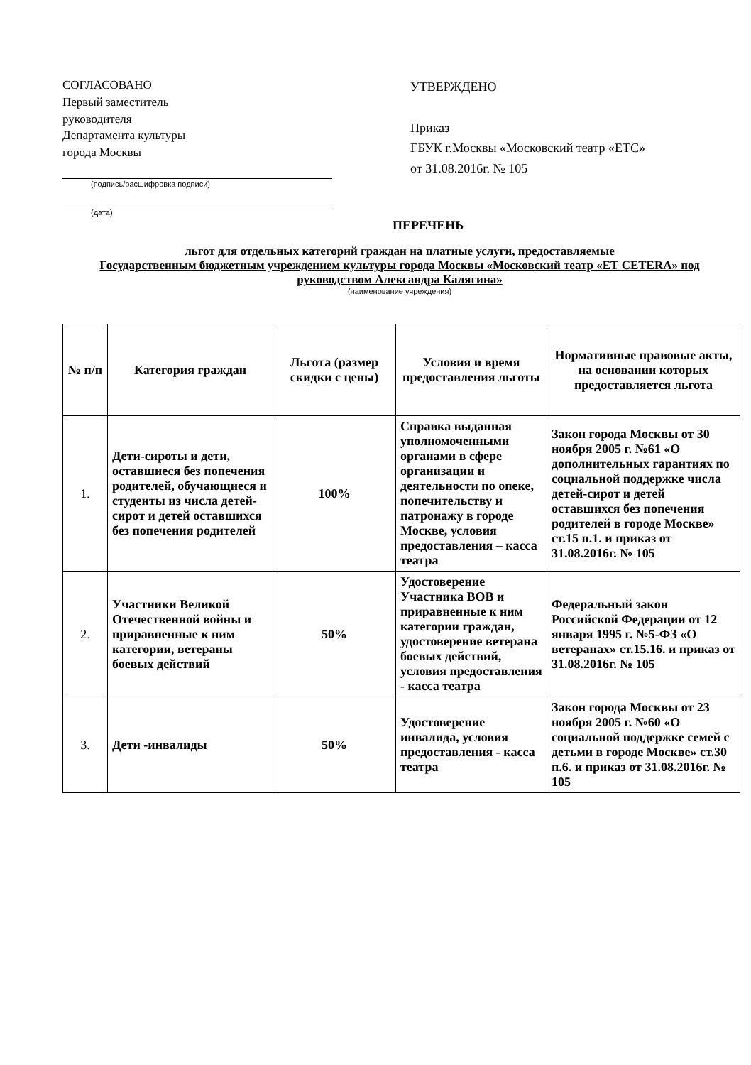СОГЛАСОВАНО
Первый заместитель
руководителя
Департамента культуры
города Москвы
(подпись/расшифровка подписи)
(дата)
УТВЕРЖДЕНО
Приказ
ГБУК г.Москвы «Московский театр «ЕТС»
от 31.08.2016г. № 105
ПЕРЕЧЕНЬ
льгот для отдельных категорий граждан на платные услуги, предоставляемые
Государственным бюджетным учреждением культуры города Москвы «Московский театр «ЕТ СЕТЕRA» под руководством Александра Калягина»
(наименование учреждения)
| № п/п | Категория граждан | Льгота (размер скидки с цены) | Условия и время предоставления льготы | Нормативные правовые акты, на основании которых предоставляется льгота |
| --- | --- | --- | --- | --- |
| 1. | Дети-сироты и дети, оставшиеся без попечения родителей, обучающиеся и студенты из числа детей-сирот и детей оставшихся без попечения родителей | 100% | Справка выданная уполномоченными органами в сфере организации и деятельности по опеке, попечительству и патронажу в городе Москве, условия предоставления – касса театра | Закон города Москвы от 30 ноября 2005 г. №61 «О дополнительных гарантиях по социальной поддержке числа детей-сирот и детей оставшихся без попечения родителей в городе Москве» ст.15 п.1. и приказ от 31.08.2016г. № 105 |
| 2. | Участники Великой Отечественной войны и приравненные к ним категории, ветераны боевых действий | 50% | Удостоверение Участника ВОВ и приравненные к ним категории граждан, удостоверение ветерана боевых действий, условия предоставления - касса театра | Федеральный закон Российской Федерации от 12 января 1995 г. №5-ФЗ «О ветеранах» ст.15.16. и приказ от 31.08.2016г. № 105 |
| 3. | Дети -инвалиды | 50% | Удостоверение инвалида, условия предоставления - касса театра | Закон города Москвы от 23 ноября 2005 г. №60 «О социальной поддержке семей с детьми в городе Москве» ст.30 п.6. и приказ от 31.08.2016г. № 105 |